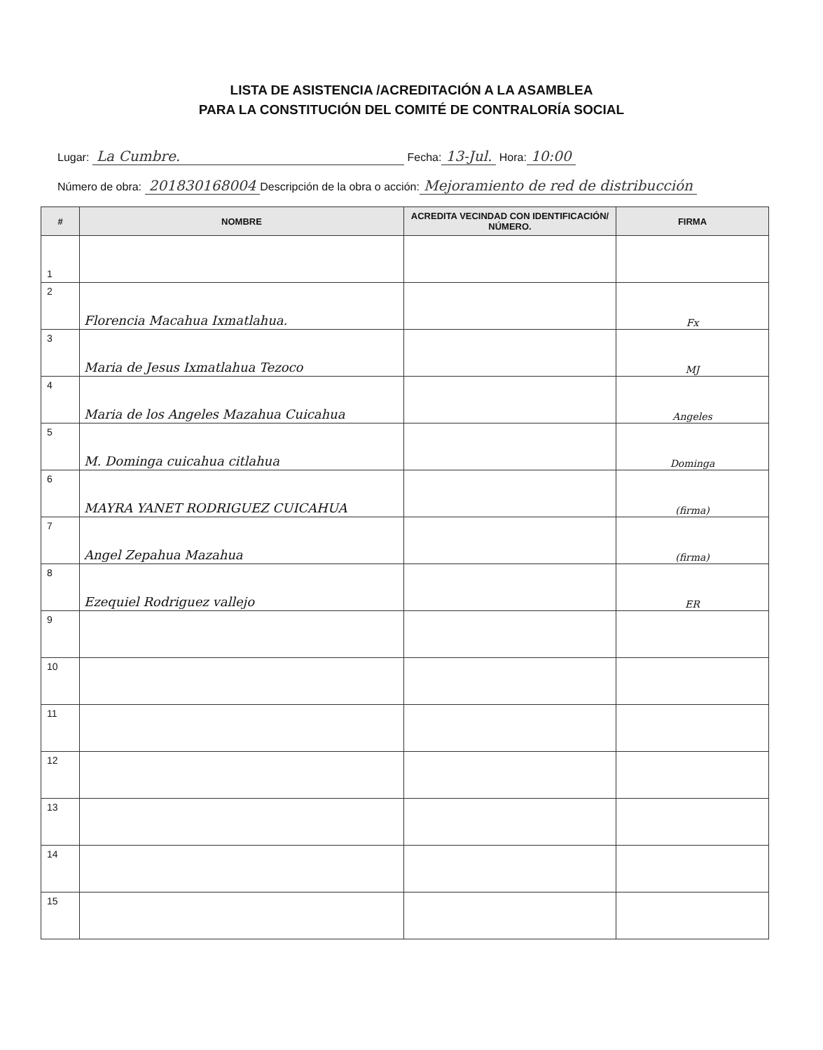LISTA DE ASISTENCIA /ACREDITACIÓN A LA ASAMBLEA
PARA LA CONSTITUCIÓN DEL COMITÉ DE CONTRALORÍA SOCIAL
Lugar: La Cumbre. Fecha: 13-Jul. Hora: 10:00
Número de obra: 201830168004 Descripción de la obra o acción: Mejoramiento de red de distribucción
| # | NOMBRE | ACREDITA VECINDAD CON IDENTIFICACIÓN/ NÚMERO. | FIRMA |
| --- | --- | --- | --- |
| 1 | | | |
| 2 | Florencia Macahua Ixmatlahua. | | Fx |
| 3 | Maria de Jesus Ixmatlahua Tezoco | | MJ |
| 4 | Maria de los Angeles Mazahua Cuicahua | | Angeles |
| 5 | M. Dominga cuicahua citlahua | | Dominga |
| 6 | MAYRA YANET RODRIGUEZ CUICAHUA | | (firma) |
| 7 | Angel Zepahua Mazahua | | (firma) |
| 8 | Ezequiel Rodriguez vallejo | | ER |
| 9 | | | |
| 10 | | | |
| 11 | | | |
| 12 | | | |
| 13 | | | |
| 14 | | | |
| 15 | | | |